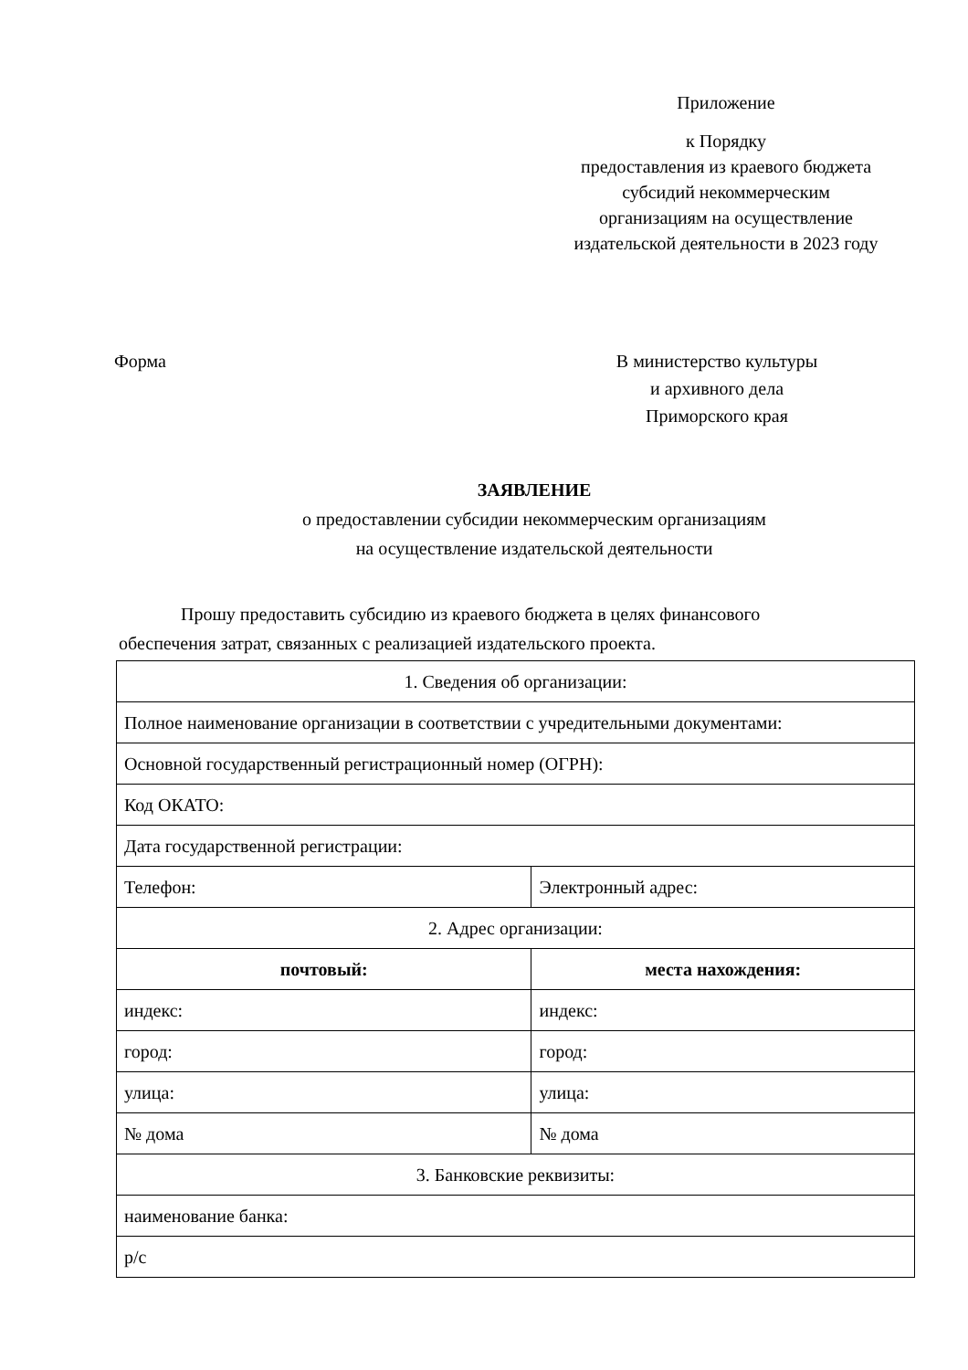Приложение
к Порядку
предоставления из краевого бюджета
субсидий некоммерческим
организациям на осуществление
издательской деятельности в 2023 году
Форма В министерство культуры
и архивного дела
Приморского края
ЗАЯВЛЕНИЕ
о предоставлении субсидии некоммерческим организациям
на осуществление издательской деятельности
Прошу предоставить субсидию из краевого бюджета в целях финансового
обеспечения затрат, связанных с реализацией издательского проекта.
| 1. Сведения об организации: | |
| Полное наименование организации в соответствии с учредительными документами: | |
| Основной государственный регистрационный номер (ОГРН): | |
| Код ОКАТО: | |
| Дата государственной регистрации: | |
| Телефон: | Электронный адрес: |
| 2. Адрес организации: | |
| почтовый: | места нахождения: |
| индекс: | индекс: |
| город: | город: |
| улица: | улица: |
| № дома | № дома |
| 3. Банковские реквизиты: | |
| наименование банка: | |
| р/с | |